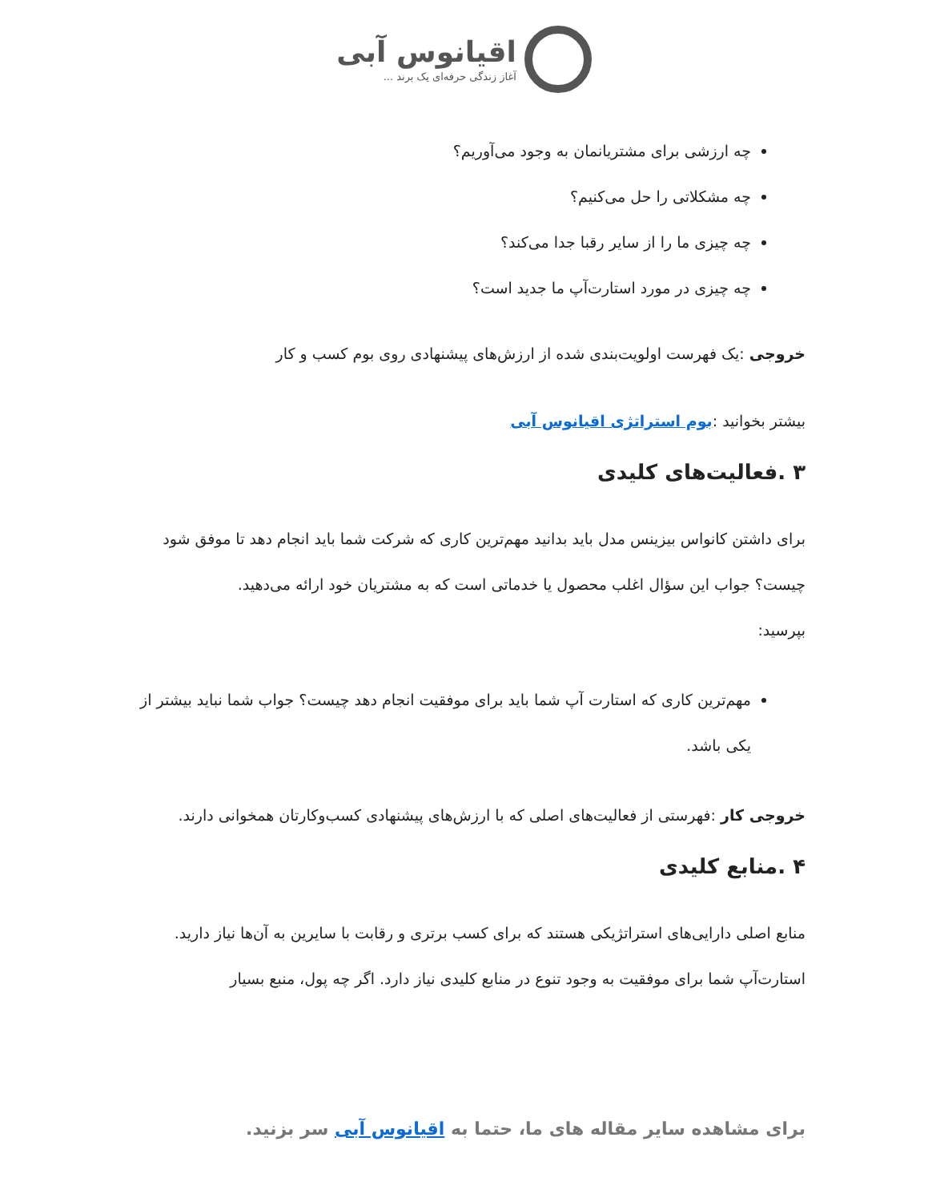اقیانوس آبی
آغاز زندگی حرفه‌ای یک برند ...
چه ارزشی برای مشتریانمان به وجود می‌آوریم؟
چه مشکلاتی را حل می‌کنیم؟
چه چیزی ما را از سایر رقبا جدا می‌کند؟
چه چیزی در مورد استارت‌آپ ما جدید است؟
خروجی :یک فهرست اولویت‌بندی شده از ارزش‌های پیشنهادی روی بوم کسب و کار
بیشتر بخوانید :بوم استراتژی اقیانوس آبی
۳ .فعالیت‌های کلیدی
برای داشتن کانواس بیزینس مدل باید بدانید مهم‌ترین کاری که شرکت شما باید انجام دهد تا موفق شود چیست؟ جواب این سؤال اغلب محصول یا خدماتی است که به مشتریان خود ارائه می‌دهید.
بپرسید:
مهم‌ترین کاری که استارت آپ شما باید برای موفقیت انجام دهد چیست؟ جواب شما نباید بیشتر از یکی باشد.
خروجی کار :فهرستی از فعالیت‌های اصلی که با ارزش‌های پیشنهادی کسب‌وکارتان همخوانی دارند.
۴ .منابع کلیدی
منابع اصلی دارایی‌های استراتژیکی هستند که برای کسب برتری و رقابت با سایرین به آن‌ها نیاز دارید. استارت‌آپ شما برای موفقیت به وجود تنوع در منابع کلیدی نیاز دارد. اگر چه پول، منبع بسیار
برای مشاهده سایر مقاله های ما، حتما به اقیانوس آبی سر بزنید.